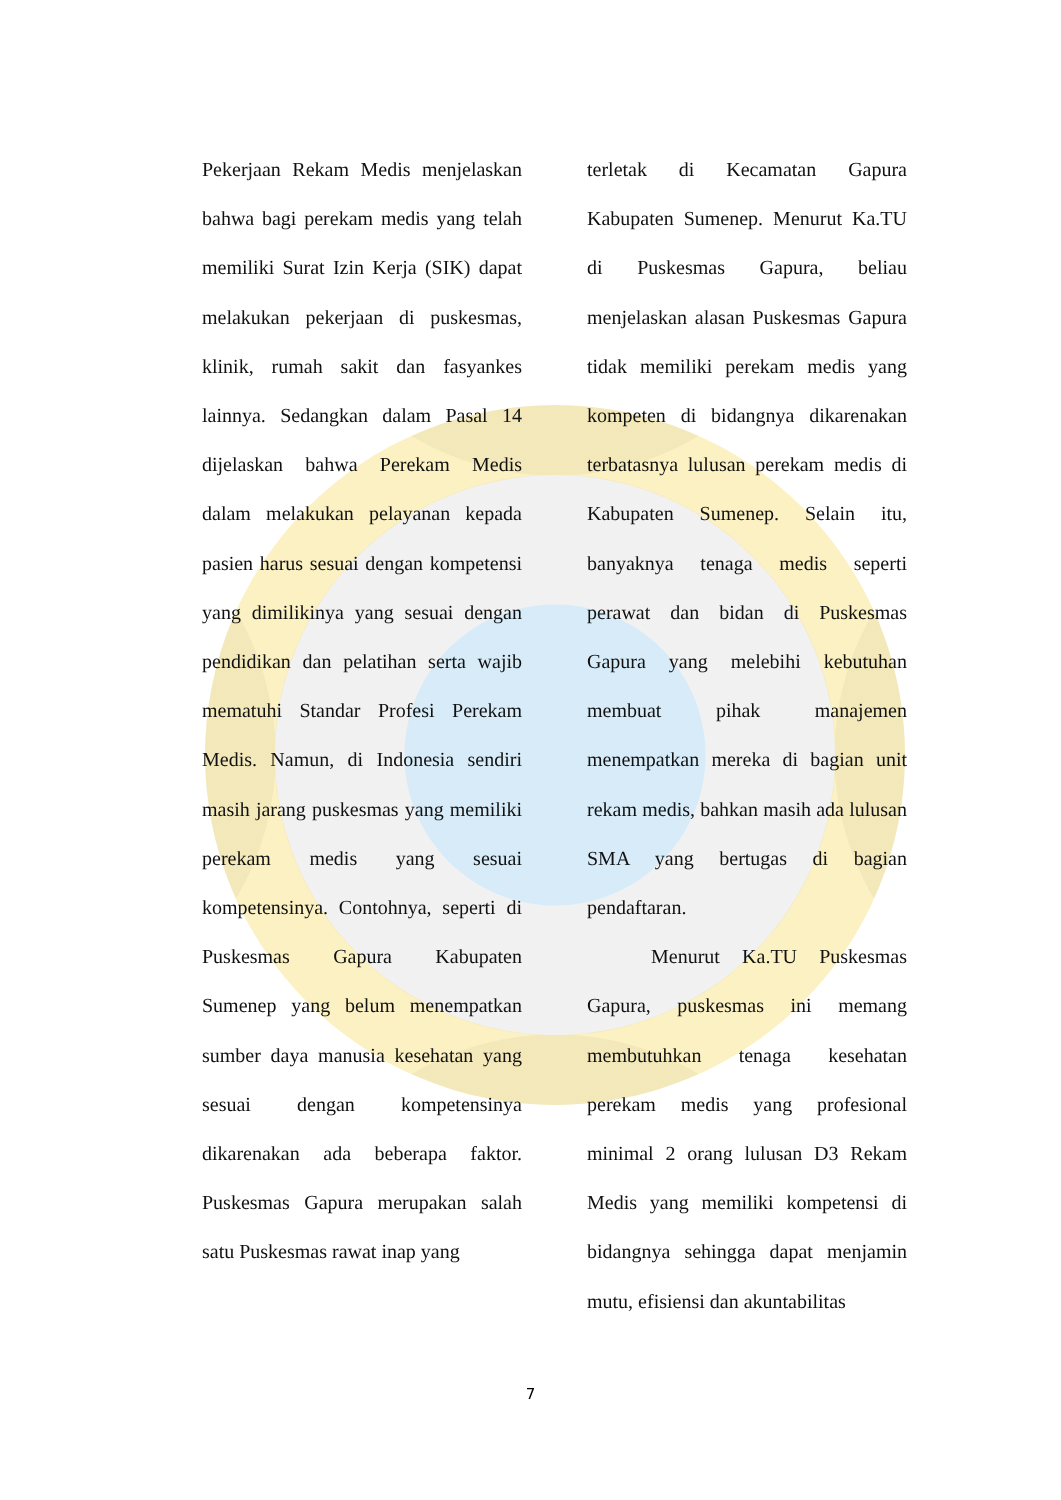Pekerjaan Rekam Medis menjelaskan bahwa bagi perekam medis yang telah memiliki Surat Izin Kerja (SIK) dapat melakukan pekerjaan di puskesmas, klinik, rumah sakit dan fasyankes lainnya. Sedangkan dalam Pasal 14 dijelaskan bahwa Perekam Medis dalam melakukan pelayanan kepada pasien harus sesuai dengan kompetensi yang dimilikinya yang sesuai dengan pendidikan dan pelatihan serta wajib mematuhi Standar Profesi Perekam Medis. Namun, di Indonesia sendiri masih jarang puskesmas yang memiliki perekam medis yang sesuai kompetensinya. Contohnya, seperti di Puskesmas Gapura Kabupaten Sumenep yang belum menempatkan sumber daya manusia kesehatan yang sesuai dengan kompetensinya dikarenakan ada beberapa faktor. Puskesmas Gapura merupakan salah satu Puskesmas rawat inap yang
terletak di Kecamatan Gapura Kabupaten Sumenep. Menurut Ka.TU di Puskesmas Gapura, beliau menjelaskan alasan Puskesmas Gapura tidak memiliki perekam medis yang kompeten di bidangnya dikarenakan terbatasnya lulusan perekam medis di Kabupaten Sumenep. Selain itu, banyaknya tenaga medis seperti perawat dan bidan di Puskesmas Gapura yang melebihi kebutuhan membuat pihak manajemen menempatkan mereka di bagian unit rekam medis, bahkan masih ada lulusan SMA yang bertugas di bagian pendaftaran.
Menurut Ka.TU Puskesmas Gapura, puskesmas ini memang membutuhkan tenaga kesehatan perekam medis yang profesional minimal 2 orang lulusan D3 Rekam Medis yang memiliki kompetensi di bidangnya sehingga dapat menjamin mutu, efisiensi dan akuntabilitas
7